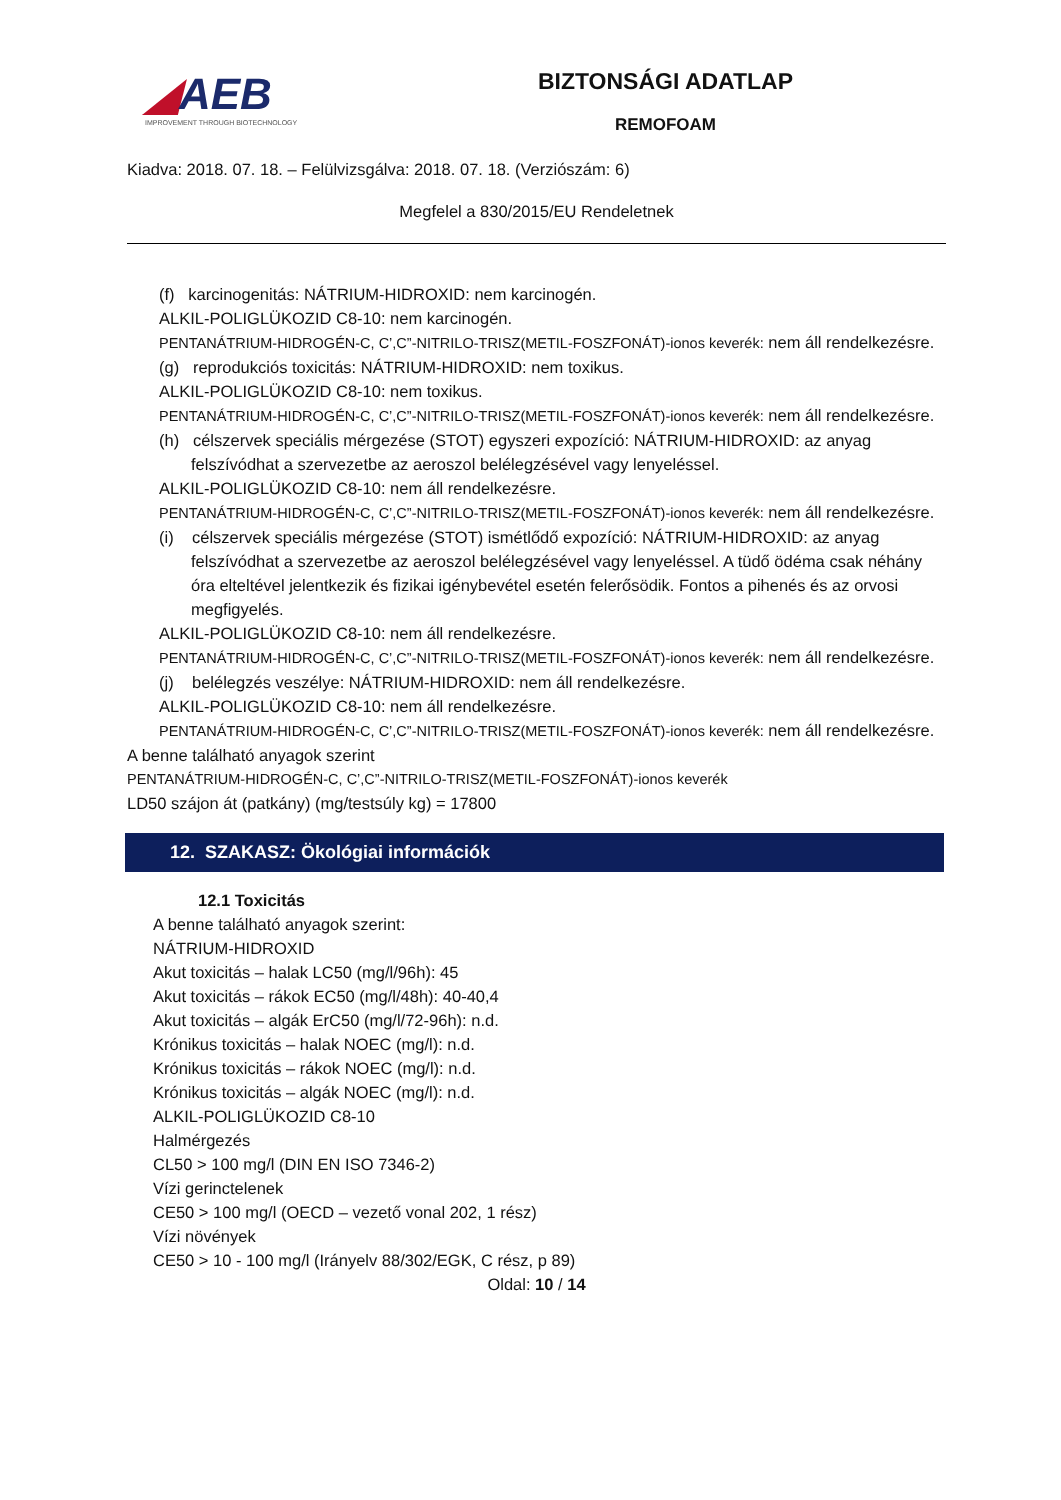◢AEB
IMPROVEMENT THROUGH BIOTECHNOLOGY
BIZTONSÁGI ADATLAP
REMOFOAM
Kiadva: 2018. 07. 18. – Felülvizsgálva: 2018. 07. 18. (Verziószám: 6)
Megfelel a 830/2015/EU Rendeletnek
(f) karcinogenitás: NÁTRIUM-HIDROXID: nem karcinogén.
ALKIL-POLIGLÜKOZID C8-10: nem karcinogén.
PENTANÁTRIUM-HIDROGÉN-C, C’,C”-NITRILO-TRISZ(METIL-FOSZFONÁT)-ionos keverék: nem áll rendelkezésre.
(g) reprodukciós toxicitás: NÁTRIUM-HIDROXID: nem toxikus.
ALKIL-POLIGLÜKOZID C8-10: nem toxikus.
PENTANÁTRIUM-HIDROGÉN-C, C’,C”-NITRILO-TRISZ(METIL-FOSZFONÁT)-ionos keverék: nem áll rendelkezésre.
(h) célszervek speciális mérgezése (STOT) egyszeri expozíció: NÁTRIUM-HIDROXID: az anyag felszívódhat a szervezetbe az aeroszol belélegzésével vagy lenyeléssel.
ALKIL-POLIGLÜKOZID C8-10: nem áll rendelkezésre.
PENTANÁTRIUM-HIDROGÉN-C, C’,C”-NITRILO-TRISZ(METIL-FOSZFONÁT)-ionos keverék: nem áll rendelkezésre.
(i) célszervek speciális mérgezése (STOT) ismétlődő expozíció: NÁTRIUM-HIDROXID: az anyag felszívódhat a szervezetbe az aeroszol belélegzésével vagy lenyeléssel. A tüdő ödéma csak néhány óra elteltével jelentkezik és fizikai igénybevétel esetén felerősödik. Fontos a pihenés és az orvosi megfigyelés.
ALKIL-POLIGLÜKOZID C8-10: nem áll rendelkezésre.
PENTANÁTRIUM-HIDROGÉN-C, C’,C”-NITRILO-TRISZ(METIL-FOSZFONÁT)-ionos keverék: nem áll rendelkezésre.
(j) belélegzés veszélye: NÁTRIUM-HIDROXID: nem áll rendelkezésre.
ALKIL-POLIGLÜKOZID C8-10: nem áll rendelkezésre.
PENTANÁTRIUM-HIDROGÉN-C, C’,C”-NITRILO-TRISZ(METIL-FOSZFONÁT)-ionos keverék: nem áll rendelkezésre.
A benne található anyagok szerint
PENTANÁTRIUM-HIDROGÉN-C, C’,C”-NITRILO-TRISZ(METIL-FOSZFONÁT)-ionos keverék
LD50 szájon át (patkány) (mg/testsúly kg) = 17800
12. SZAKASZ: Ökológiai információk
12.1 Toxicitás
A benne található anyagok szerint:
NÁTRIUM-HIDROXID
Akut toxicitás – halak LC50 (mg/l/96h): 45
Akut toxicitás – rákok EC50 (mg/l/48h): 40-40,4
Akut toxicitás – algák ErC50 (mg/l/72-96h): n.d.
Krónikus toxicitás – halak NOEC (mg/l): n.d.
Krónikus toxicitás – rákok NOEC (mg/l): n.d.
Krónikus toxicitás – algák NOEC (mg/l): n.d.
ALKIL-POLIGLÜKOZID C8-10
Halmérgezés
CL50 > 100 mg/l (DIN EN ISO 7346-2)
Vízi gerinctelenek
CE50 > 100 mg/l (OECD – vezető vonal 202, 1 rész)
Vízi növények
CE50 > 10 - 100 mg/l (Irányelv 88/302/EGK, C rész, p 89)
Oldal: 10 / 14